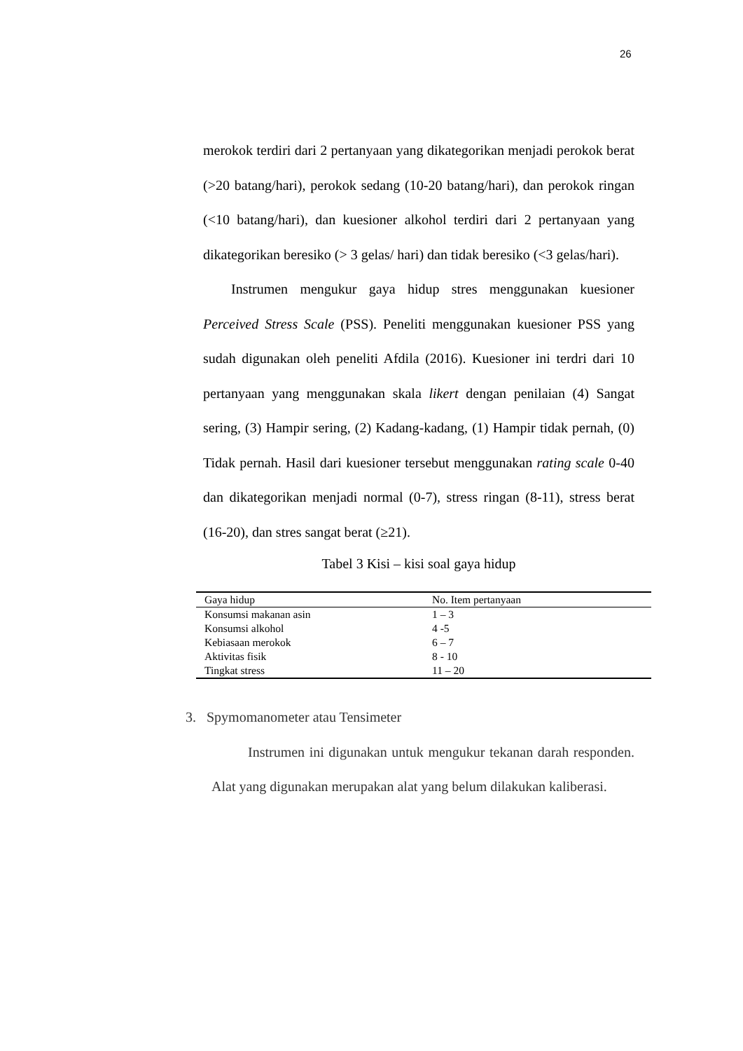26
merokok terdiri dari 2 pertanyaan yang dikategorikan menjadi perokok berat (>20 batang/hari), perokok sedang (10-20 batang/hari), dan perokok ringan (<10 batang/hari), dan kuesioner alkohol terdiri dari 2 pertanyaan yang dikategorikan beresiko (> 3 gelas/ hari) dan tidak beresiko (<3 gelas/hari).
Instrumen mengukur gaya hidup stres menggunakan kuesioner Perceived Stress Scale (PSS). Peneliti menggunakan kuesioner PSS yang sudah digunakan oleh peneliti Afdila (2016). Kuesioner ini terdri dari 10 pertanyaan yang menggunakan skala likert dengan penilaian (4) Sangat sering, (3) Hampir sering, (2) Kadang-kadang, (1) Hampir tidak pernah, (0) Tidak pernah. Hasil dari kuesioner tersebut menggunakan rating scale 0-40 dan dikategorikan menjadi normal (0-7), stress ringan (8-11), stress berat (16-20), dan stres sangat berat (≥21).
Tabel 3 Kisi – kisi soal gaya hidup
| Gaya hidup | No. Item pertanyaan |
| --- | --- |
| Konsumsi makanan asin | 1 – 3 |
| Konsumsi alkohol | 4 -5 |
| Kebiasaan merokok | 6 – 7 |
| Aktivitas fisik | 8 - 10 |
| Tingkat stress | 11 – 20 |
3. Spymomanometer atau Tensimeter
Instrumen ini digunakan untuk mengukur tekanan darah responden. Alat yang digunakan merupakan alat yang belum dilakukan kaliberasi.